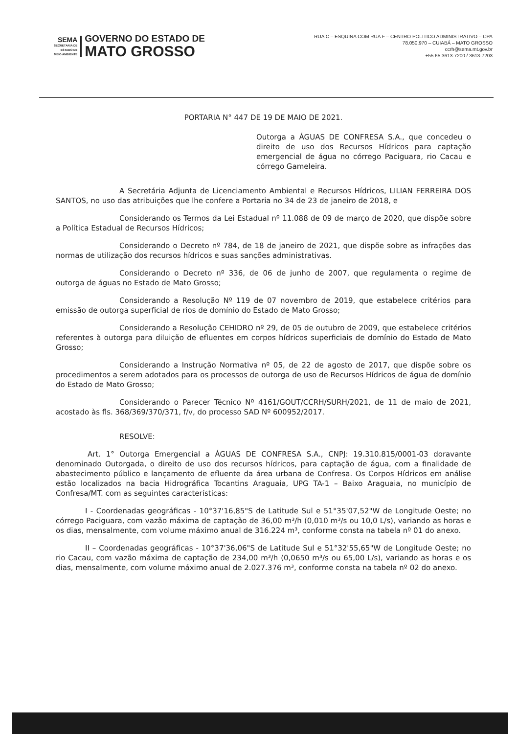SEMA
SECRETARIA DE
ESTADO DE
MEIO AMBIENTE
GOVERNO DO ESTADO DE
MATO GROSSO
RUA C – ESQUINA COM RUA F – CENTRO POLITICO ADMINISTRATIVO – CPA
78.050.970 – CUIABÁ – MATO GROSSO
ccrh@sema.mt.gov.br
+55 65 3613-7200 / 3613-7203
PORTARIA N° 447 DE 19 DE MAIO DE 2021.
Outorga a ÁGUAS DE CONFRESA S.A., que concedeu o direito de uso dos Recursos Hídricos para captação emergencial de água no córrego Paciguara, rio Cacau e córrego Gameleira.
A Secretária Adjunta de Licenciamento Ambiental e Recursos Hídricos, LILIAN FERREIRA DOS SANTOS, no uso das atribuições que lhe confere a Portaria no 34 de 23 de janeiro de 2018, e
Considerando os Termos da Lei Estadual nº 11.088 de 09 de março de 2020, que dispõe sobre a Política Estadual de Recursos Hídricos;
Considerando o Decreto nº 784, de 18 de janeiro de 2021, que dispõe sobre as infrações das normas de utilização dos recursos hídricos e suas sanções administrativas.
Considerando o Decreto nº 336, de 06 de junho de 2007, que regulamenta o regime de outorga de águas no Estado de Mato Grosso;
Considerando a Resolução Nº 119 de 07 novembro de 2019, que estabelece critérios para emissão de outorga superficial de rios de domínio do Estado de Mato Grosso;
Considerando a Resolução CEHIDRO nº 29, de 05 de outubro de 2009, que estabelece critérios referentes à outorga para diluição de efluentes em corpos hídricos superficiais de domínio do Estado de Mato Grosso;
Considerando a Instrução Normativa nº 05, de 22 de agosto de 2017, que dispõe sobre os procedimentos a serem adotados para os processos de outorga de uso de Recursos Hídricos de água de domínio do Estado de Mato Grosso;
Considerando o Parecer Técnico Nº 4161/GOUT/CCRH/SURH/2021, de 11 de maio de 2021, acostado às fls. 368/369/370/371, f/v, do processo SAD Nº 600952/2017.
RESOLVE:
Art. 1° Outorga Emergencial a ÁGUAS DE CONFRESA S.A., CNPJ: 19.310.815/0001-03 doravante denominado Outorgada, o direito de uso dos recursos hídricos, para captação de água, com a finalidade de abastecimento público e lançamento de efluente da área urbana de Confresa. Os Corpos Hídricos em análise estão localizados na bacia Hidrográfica Tocantins Araguaia, UPG TA-1 – Baixo Araguaia, no município de Confresa/MT. com as seguintes características:
I - Coordenadas geográficas - 10°37'16,85"S de Latitude Sul e 51°35'07,52"W de Longitude Oeste; no córrego Paciguara, com vazão máxima de captação de 36,00 m³/h (0,010 m³/s ou 10,0 L/s), variando as horas e os dias, mensalmente, com volume máximo anual de 316.224 m³, conforme consta na tabela nº 01 do anexo.
II – Coordenadas geográficas - 10°37'36,06"S de Latitude Sul e 51°32'55,65"W de Longitude Oeste; no rio Cacau, com vazão máxima de captação de 234,00 m³/h (0,0650 m³/s ou 65,00 L/s), variando as horas e os dias, mensalmente, com volume máximo anual de 2.027.376 m³, conforme consta na tabela nº 02 do anexo.